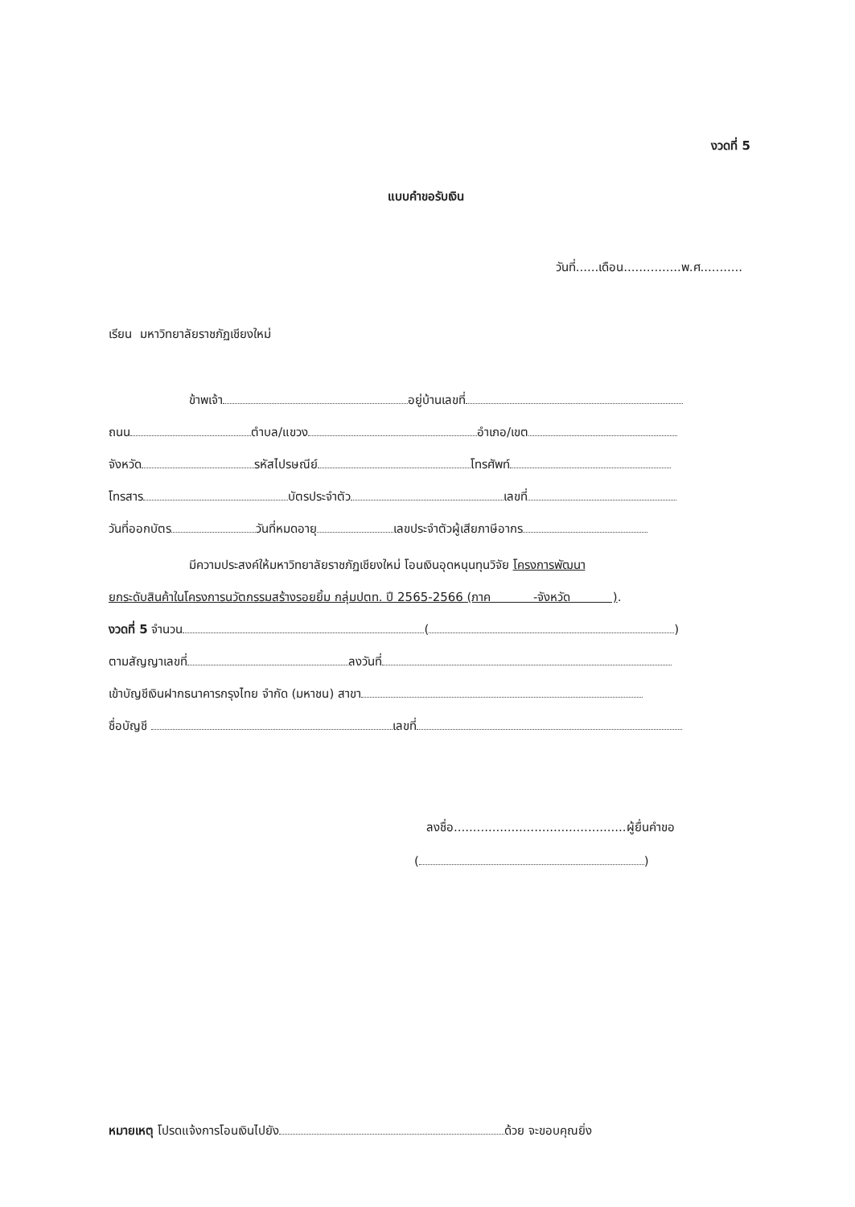งวดที่ 5
แบบคำขอรับเงิน
วันที่......เดือน...............พ.ศ...........
เรียน มหาวิทยาลัยราชภัฏเชียงใหม่
ข้าพเจ้า อยู่บ้านเลขที่
ถนน ตำบล/แขวง อำเภอ/เขต
จังหวัด รหัสไปรษณีย์ โทรศัพท์
โทรสาร บัตรประจำตัว เลขที่
วันที่ออกบัตร วันที่หมดอายุ เลขประจำตัวผู้เสียภาษีอากร
มีความประสงค์ให้มหาวิทยาลัยราชภัฏเชียงใหม่ โอนเงินอุดหนุนทุนวิจัย โครงการพัฒนา
ยกระดับสินค้าในโครงการนวัตกรรมสร้างรอยยิ้ม กลุ่มปตท. ปี 2565-2566 (ภาค -จังหวัด ).
งวดที่ 5 จำนวน ( )
ตามสัญญาเลขที่ ลงวันที่
เข้าบัญชีเงินฝากธนาคารกรุงไทย จำกัด (มหาชน) สาขา
ชื่อบัญชี เลขที่
ลงชื่อ.............................................ผู้ยื่นคำขอ
( )
หมายเหตุ โปรดแจ้งการโอนเงินไปยัง ด้วย จะขอบคุณยิ่ง